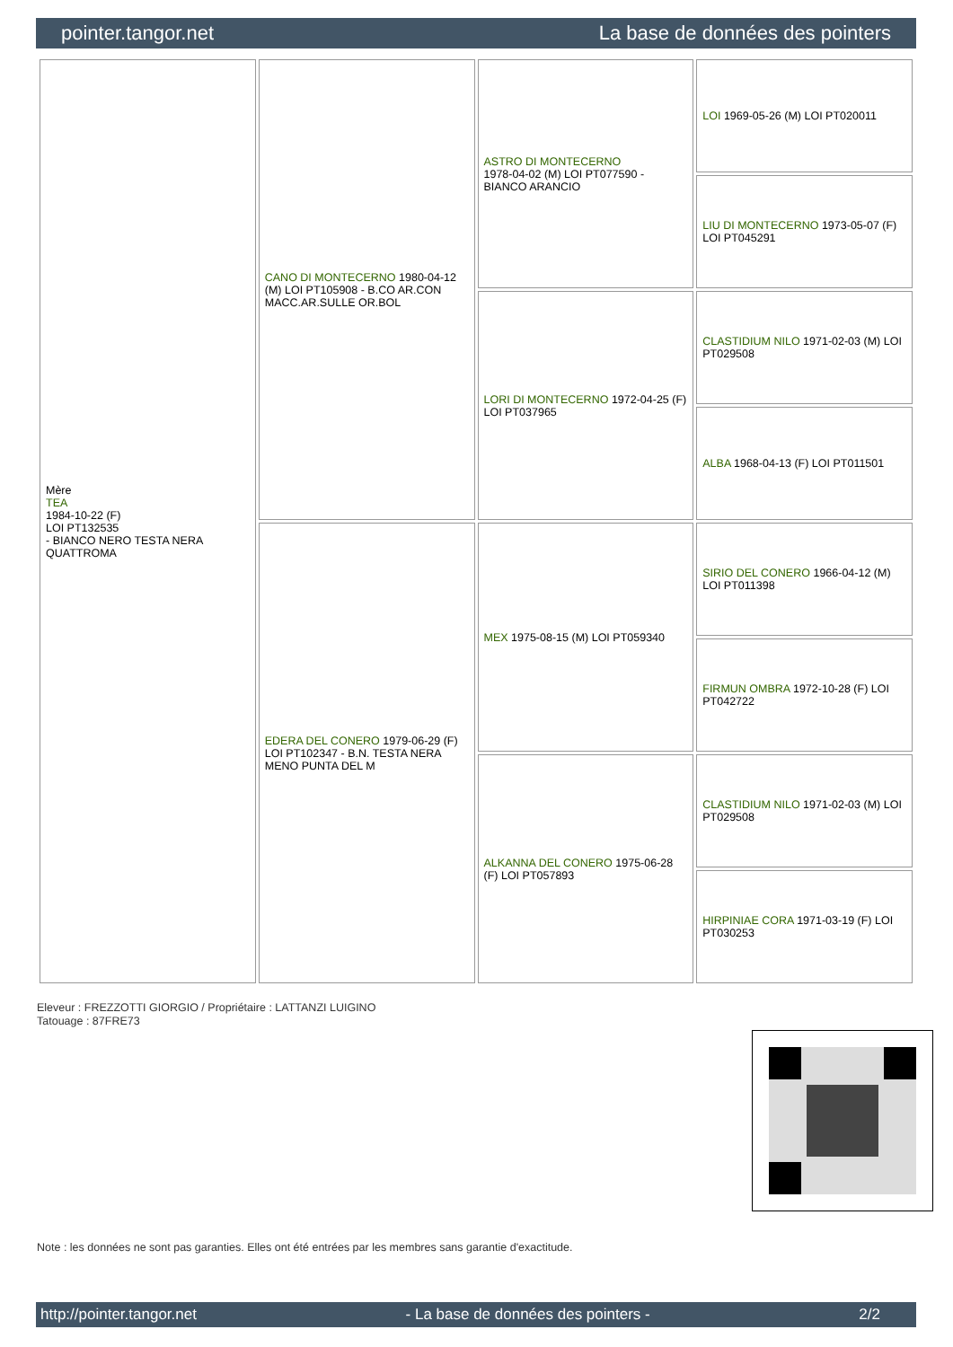pointer.tangor.net La base de données des pointers
| Mère TEA 1984-10-22 (F) LOI PT132535 - BIANCO NERO TESTA NERA QUATTROMA | CANO DI MONTECERNO 1980-04-12 (M) LOI PT105908 - B.CO AR.CON MACC.AR.SULLE OR.BOL | ASTRO DI MONTECERNO 1978-04-02 (M) LOI PT077590 - BIANCO ARANCIO | LOI 1969-05-26 (M) LOI PT020011 |
| | | | LIU DI MONTECERNO 1973-05-07 (F) LOI PT045291 |
| | | LORI DI MONTECERNO 1972-04-25 (F) LOI PT037965 | CLASTIDIUM NILO 1971-02-03 (M) LOI PT029508 |
| | | | ALBA 1968-04-13 (F) LOI PT011501 |
| | EDERA DEL CONERO 1979-06-29 (F) LOI PT102347 - B.N. TESTA NERA MENO PUNTA DEL M | MEX 1975-08-15 (M) LOI PT059340 | SIRIO DEL CONERO 1966-04-12 (M) LOI PT011398 |
| | | | FIRMUN OMBRA 1972-10-28 (F) LOI PT042722 |
| | | ALKANNA DEL CONERO 1975-06-28 (F) LOI PT057893 | CLASTIDIUM NILO 1971-02-03 (M) LOI PT029508 |
| | | | HIRPINIAE CORA 1971-03-19 (F) LOI PT030253 |
Eleveur : FREZZOTTI GIORGIO / Propriétaire : LATTANZI LUIGINO
Tatouage : 87FRE73
Note : les données ne sont pas garanties. Elles ont été entrées par les membres sans garantie d'exactitude.
http://pointer.tangor.net - La base de données des pointers - 2/2